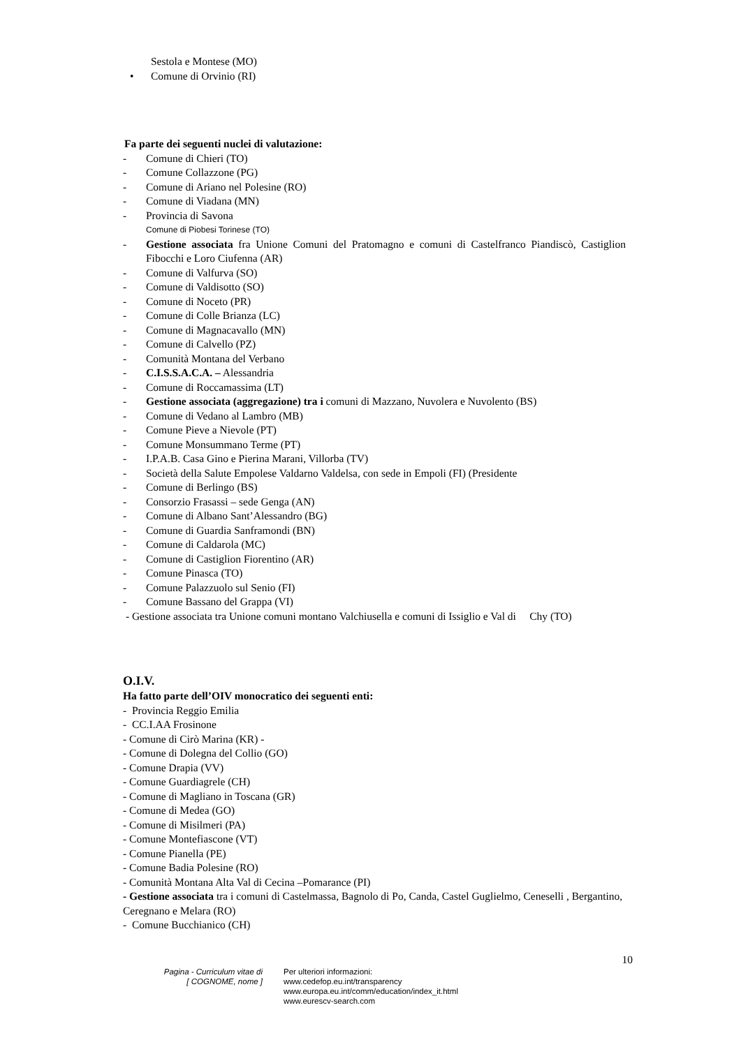Sestola e Montese (MO)
• Comune di Orvinio (RI)
Fa parte dei seguenti nuclei di valutazione:
- Comune di Chieri (TO)
- Comune Collazzone (PG)
- Comune di Ariano nel Polesine (RO)
- Comune di Viadana (MN)
- Provincia di Savona
Comune di Piobesi Torinese (TO)
- Gestione associata fra Unione Comuni del Pratomagno e comuni di Castelfranco Piandiscò, Castiglion Fibocchi e Loro Ciufenna (AR)
- Comune di Valfurva (SO)
- Comune di Valdisotto (SO)
- Comune di Noceto (PR)
- Comune di Colle Brianza (LC)
- Comune di Magnacavallo (MN)
- Comune di Calvello (PZ)
- Comunità Montana del Verbano
- C.I.S.S.A.C.A. – Alessandria
- Comune di Roccamassima (LT)
- Gestione associata (aggregazione) tra i comuni di Mazzano, Nuvolera e Nuvolento (BS)
- Comune di Vedano al Lambro (MB)
- Comune Pieve a Nievole (PT)
- Comune Monsummano Terme (PT)
- I.P.A.B. Casa Gino e Pierina Marani, Villorba (TV)
- Società della Salute Empolese Valdarno Valdelsa, con sede in Empoli (FI) (Presidente
- Comune di Berlingo (BS)
- Consorzio Frasassi – sede Genga (AN)
- Comune di Albano Sant’Alessandro (BG)
- Comune di Guardia Sanframondi (BN)
- Comune di Caldarola (MC)
- Comune di Castiglion Fiorentino (AR)
- Comune Pinasca (TO)
- Comune Palazzuolo sul Senio (FI)
- Comune Bassano del Grappa (VI)
- Gestione associata tra Unione comuni montano Valchiusella e comuni di Issiglio e Val di Chy (TO)
O.I.V.
Ha fatto parte dell’OIV monocratico dei seguenti enti:
- Provincia Reggio Emilia
- CC.I.AA Frosinone
- Comune di Cirò Marina (KR) -
- Comune di Dolegna del Collio (GO)
- Comune Drapia (VV)
- Comune Guardiagrele (CH)
- Comune di Magliano in Toscana (GR)
- Comune di Medea (GO)
- Comune di Misilmeri (PA)
- Comune Montefiascone (VT)
- Comune Pianella (PE)
- Comune Badia Polesine (RO)
- Comunità Montana Alta Val di Cecina –Pomarance (PI)
- Gestione associata tra i comuni di Castelmassa, Bagnolo di Po, Canda, Castel Guglielmo, Ceneselli , Bergantino, Ceregnano e Melara (RO)
- Comune Bucchianico (CH)
10
Pagina - Curriculum vitae di
[ COGNOME, nome ]
Per ulteriori informazioni:
www.cedefop.eu.int/transparency
www.europa.eu.int/comm/education/index_it.html
www.eurescv-search.com